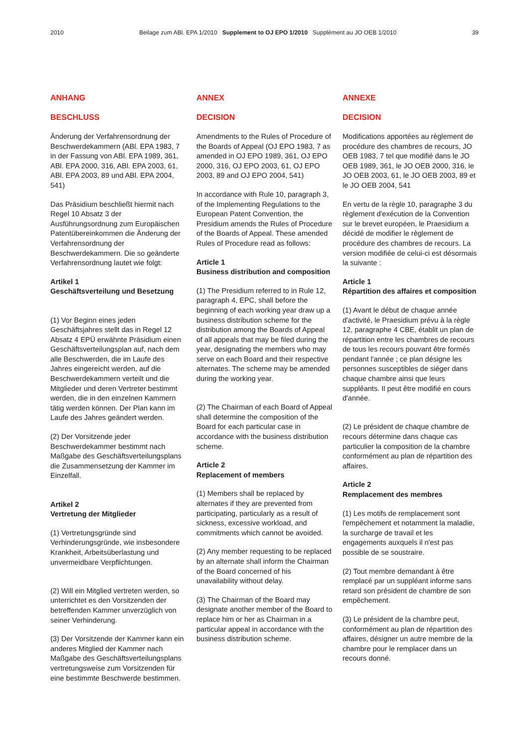2010 Beilage zum ABl. EPA 1/2010 Supplement to OJ EPO 1/2010 Supplément au JO OEB 1/2010 39
ANHANG
BESCHLUSS
Änderung der Verfahrensordnung der Beschwerdekammern (ABl. EPA 1983, 7 in der Fassung von ABl. EPA 1989, 361, ABl. EPA 2000, 316, ABl. EPA 2003, 61, ABl. EPA 2003, 89 und ABl. EPA 2004, 541)
Das Präsidium beschließt hiermit nach Regel 10 Absatz 3 der Ausführungsordnung zum Europäischen Patentübereinkommen die Änderung der Verfahrensordnung der Beschwerdekammern. Die so geänderte Verfahrensordnung lautet wie folgt:
Artikel 1
Geschäftsverteilung und Besetzung
(1) Vor Beginn eines jeden Geschäftsjahres stellt das in Regel 12 Absatz 4 EPÜ erwähnte Präsidium einen Geschäftsverteilungsplan auf, nach dem alle Beschwerden, die im Laufe des Jahres eingereicht werden, auf die Beschwerdekammern verteilt und die Mitglieder und deren Vertreter bestimmt werden, die in den einzelnen Kammern tätig werden können. Der Plan kann im Laufe des Jahres geändert werden.
(2) Der Vorsitzende jeder Beschwerdekammer bestimmt nach Maßgabe des Geschäftsverteilungsplans die Zusammensetzung der Kammer im Einzelfall.
Artikel 2
Vertretung der Mitglieder
(1) Vertretungsgründe sind Verhinderungsgründe, wie insbesondere Krankheit, Arbeitsüberlastung und unvermeidbare Verpflichtungen.
(2) Will ein Mitglied vertreten werden, so unterrichtet es den Vorsitzenden der betreffenden Kammer unverzüglich von seiner Verhinderung.
(3) Der Vorsitzende der Kammer kann ein anderes Mitglied der Kammer nach Maßgabe des Geschäftsverteilungsplans vertretungsweise zum Vorsitzenden für eine bestimmte Beschwerde bestimmen.
ANNEX
DECISION
Amendments to the Rules of Procedure of the Boards of Appeal (OJ EPO 1983, 7 as amended in OJ EPO 1989, 361, OJ EPO 2000, 316, OJ EPO 2003, 61, OJ EPO 2003, 89 and OJ EPO 2004, 541)
In accordance with Rule 10, paragraph 3, of the Implementing Regulations to the European Patent Convention, the Presidium amends the Rules of Procedure of the Boards of Appeal. These amended Rules of Procedure read as follows:
Article 1
Business distribution and composition
(1) The Presidium referred to in Rule 12, paragraph 4, EPC, shall before the beginning of each working year draw up a business distribution scheme for the distribution among the Boards of Appeal of all appeals that may be filed during the year, designating the members who may serve on each Board and their respective alternates. The scheme may be amended during the working year.
(2) The Chairman of each Board of Appeal shall determine the composition of the Board for each particular case in accordance with the business distribution scheme.
Article 2
Replacement of members
(1) Members shall be replaced by alternates if they are prevented from participating, particularly as a result of sickness, excessive workload, and commitments which cannot be avoided.
(2) Any member requesting to be replaced by an alternate shall inform the Chairman of the Board concerned of his unavailability without delay.
(3) The Chairman of the Board may designate another member of the Board to replace him or her as Chairman in a particular appeal in accordance with the business distribution scheme.
ANNEXE
DECISION
Modifications apportées au règlement de procédure des chambres de recours, JO OEB 1983, 7 tel que modifié dans le JO OEB 1989, 361, le JO OEB 2000, 316, le JO OEB 2003, 61, le JO OEB 2003, 89 et le JO OEB 2004, 541
En vertu de la règle 10, paragraphe 3 du règlement d'exécution de la Convention sur le brevet européen, le Praesidium a décidé de modifier le règlement de procédure des chambres de recours. La version modifiée de celui-ci est désormais la suivante :
Article 1
Répartition des affaires et composition
(1) Avant le début de chaque année d'activité, le Praesidium prévu à la règle 12, paragraphe 4 CBE, établit un plan de répartition entre les chambres de recours de tous les recours pouvant être formés pendant l'année ; ce plan désigne les personnes susceptibles de siéger dans chaque chambre ainsi que leurs suppléants. Il peut être modifié en cours d'année.
(2) Le président de chaque chambre de recours détermine dans chaque cas particulier la composition de la chambre conformément au plan de répartition des affaires.
Article 2
Remplacement des membres
(1) Les motifs de remplacement sont l'empêchement et notamment la maladie, la surcharge de travail et les engagements auxquels il n'est pas possible de se soustraire.
(2) Tout membre demandant à être remplacé par un suppléant informe sans retard son président de chambre de son empêchement.
(3) Le président de la chambre peut, conformément au plan de répartition des affaires, désigner un autre membre de la chambre pour le remplacer dans un recours donné.